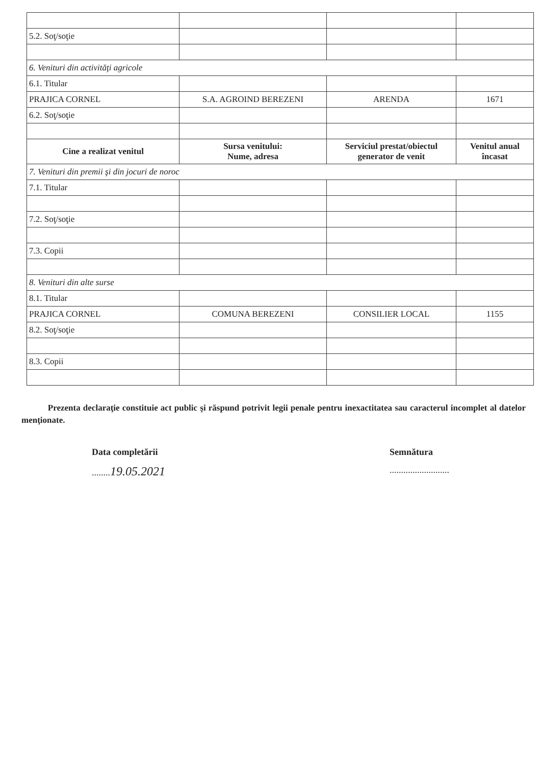| 5.2. Soţ/soţie | | | |
| 6. Venituri din activităţi agricole | | | |
| 6.1. Titular | | | |
| PRAJICA CORNEL | S.A. AGROIND BEREZENI | ARENDA | 1671 |
| 6.2. Soţ/soţie | | | |
| Cine a realizat venitul | Sursa venitului: Nume, adresa | Serviciul prestat/obiectul generator de venit | Venitul anual încasat |
| 7. Venituri din premii şi din jocuri de noroc | | | |
| 7.1. Titular | | | |
| 7.2. Soţ/soţie | | | |
| 7.3. Copii | | | |
| 8. Venituri din alte surse | | | |
| 8.1. Titular | | | |
| PRAJICA CORNEL | COMUNA BEREZENI | CONSILIER LOCAL | 1155 |
| 8.2. Soţ/soţie | | | |
| 8.3. Copii | | | |
Prezenta declaraţie constituie act public şi răspund potrivit legii penale pentru inexactitatea sau caracterul incomplet al datelor menţionate.
Data completării
........19.05.2021
Semnătura
..........................